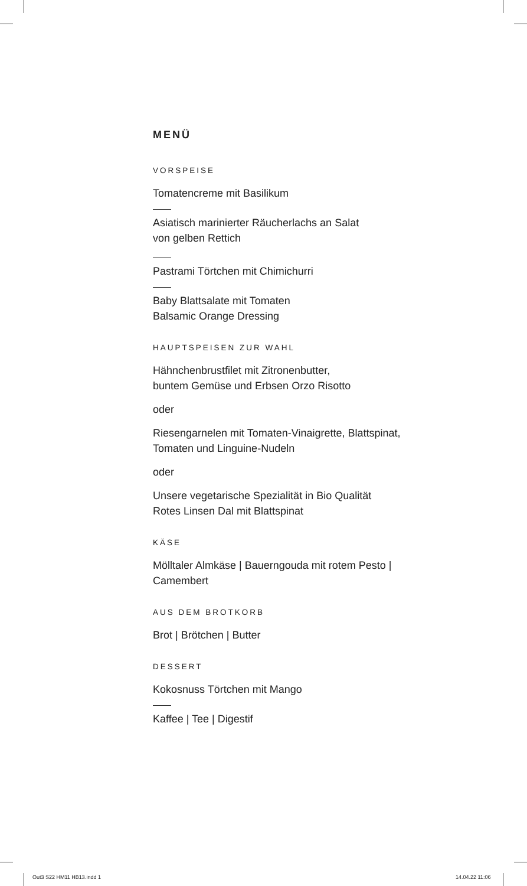MENÜ
VORSPEISE
Tomatencreme mit Basilikum
Asiatisch marinierter Räucherlachs an Salat
von gelben Rettich
Pastrami Törtchen mit Chimichurri
Baby Blattsalate mit Tomaten
Balsamic Orange Dressing
HAUPTSPEISEN ZUR WAHL
Hähnchenbrustfilet mit Zitronenbutter,
buntem Gemüse und Erbsen Orzo Risotto
oder
Riesengarnelen mit Tomaten-Vinaigrette, Blattspinat,
Tomaten und Linguine-Nudeln
oder
Unsere vegetarische Spezialität in Bio Qualität
Rotes Linsen Dal mit Blattspinat
KÄSE
Mölltaler Almkäse | Bauerngouda mit rotem Pesto |
Camembert
AUS DEM BROTKORB
Brot | Brötchen | Butter
DESSERT
Kokosnuss Törtchen mit Mango
Kaffee | Tee | Digestif
Out3 S22 HM11 HB13.indd 1 14.04.22 11:06